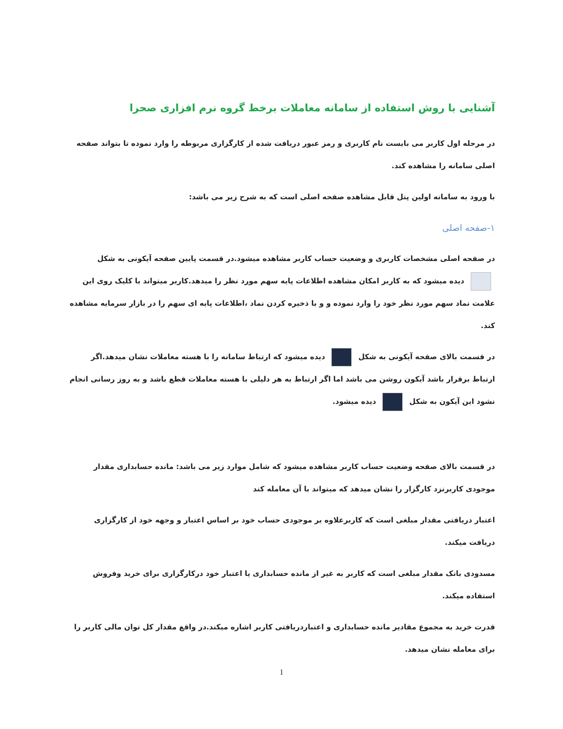آشنایی با روش استفاده از سامانه معاملات برخط گروه نرم افزاری صحرا
در مرحله اول کاربر می بایست نام کاربری و رمز عبور دریافت شده از کارگزاری مربوطه را وارد نموده تا بتواند صفحه اصلی سامانه را مشاهده کند.
با ورود به سامانه اولین پنل قابل مشاهده صفحه اصلی است که به شرح زیر می باشد:
۱-صفحه اصلی
در صفحه اصلی مشخصات کاربری و وضعیت حساب کاربر مشاهده میشود.در قسمت پایین صفحه آیکونی به شکل دیده میشود که به کاربر امکان مشاهده اطلاعات پایه سهم مورد نظر را میدهد.کاربر میتواند با کلیک روی این علامت نماد سهم مورد نظر خود را وارد نموده و و با ذخیره کردن نماد ،اطلاعات پایه ای سهم را در بازار سرمایه مشاهده کند.
در قسمت بالای صفحه آیکونی به شکل دیده میشود که ارتباط سامانه را با هسته معاملات نشان میدهد.اگر ارتباط برقرار باشد آیکون روشن می باشد اما اگر ارتباط به هر دلیلی با هسته معاملات قطع باشد و به روز رسانی انجام نشود این آیکون به شکل دیده میشود.
در قسمت بالای صفحه وضعیت حساب کاربر مشاهده میشود که شامل موارد زیر می باشد: مانده حسابداری مقدار موجودی کاربرنزد کارگزار را نشان میدهد که میتواند با آن معامله کند
اعتبار دریافتی مقدار مبلغی است که کاربرعلاوه بر موجودی حساب خود بر اساس اعتبار و وجهه خود از کارگزاری دریافت میکند.
مسدودی بانک مقدار مبلغی است که کاربر به غیر از مانده حسابداری یا اعتبار خود درکارگزاری برای خرید وفروش استفاده میکند.
قدرت خرید به مجموع مقادیر مانده حسابداری و اعتباردریافتی کاربر اشاره میکند.در واقع مقدار کل توان مالی کاربر را برای معامله نشان میدهد.
1